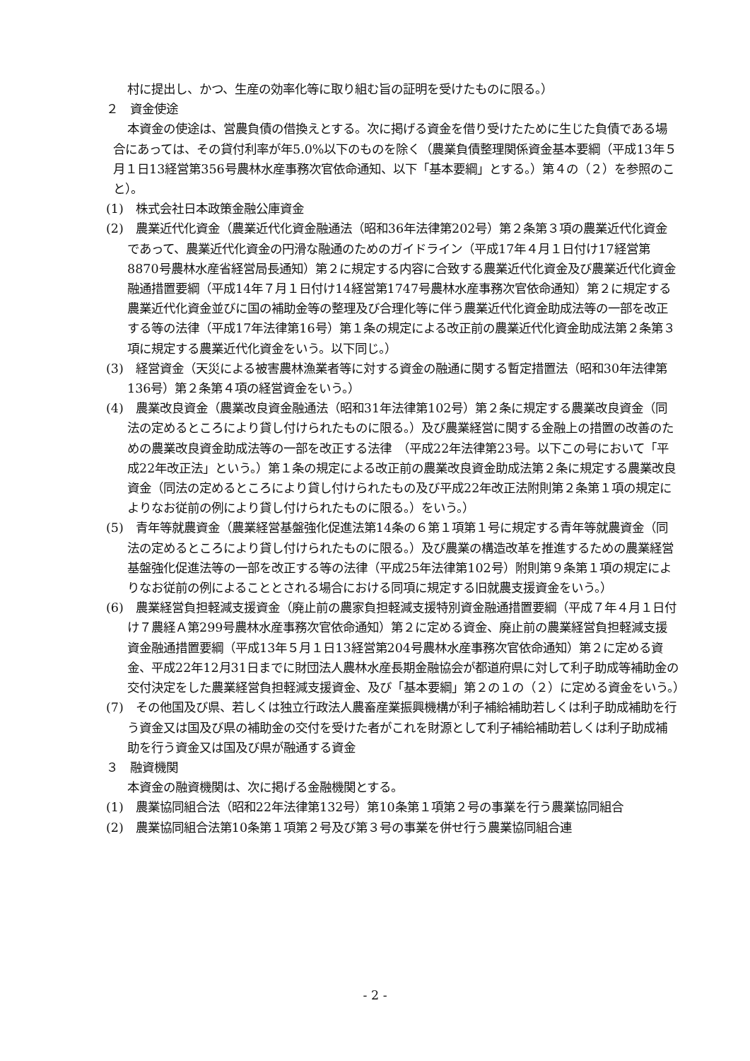村に提出し、かつ、生産の効率化等に取り組む旨の証明を受けたものに限る。）
２　資金使途
本資金の使途は、営農負債の借換えとする。次に掲げる資金を借り受けたために生じた負債である場合にあっては、その貸付利率が年5.0%以下のものを除く（農業負債整理関係資金基本要綱（平成13年５月１日13経営第356号農林水産事務次官依命通知、以下「基本要綱」とする。）第４の（２）を参照のこと）。
(1)　株式会社日本政策金融公庫資金
(2)　農業近代化資金（農業近代化資金融通法（昭和36年法律第202号）第２条第３項の農業近代化資金であって、農業近代化資金の円滑な融通のためのガイドライン（平成17年４月１日付け17経営第8870号農林水産省経営局長通知）第２に規定する内容に合致する農業近代化資金及び農業近代化資金融通措置要綱（平成14年７月１日付け14経営第1747号農林水産事務次官依命通知）第２に規定する農業近代化資金並びに国の補助金等の整理及び合理化等に伴う農業近代化資金助成法等の一部を改正する等の法律（平成17年法律第16号）第１条の規定による改正前の農業近代化資金助成法第２条第３項に規定する農業近代化資金をいう。以下同じ。）
(3)　経営資金（天災による被害農林漁業者等に対する資金の融通に関する暫定措置法（昭和30年法律第136号）第２条第４項の経営資金をいう。）
(4)　農業改良資金（農業改良資金融通法（昭和31年法律第102号）第２条に規定する農業改良資金（同法の定めるところにより貸し付けられたものに限る。）及び農業経営に関する金融上の措置の改善のための農業改良資金助成法等の一部を改正する法律　（平成22年法律第23号。以下この号において「平成22年改正法」という。）第１条の規定による改正前の農業改良資金助成法第２条に規定する農業改良資金（同法の定めるところにより貸し付けられたもの及び平成22年改正法附則第２条第１項の規定によりなお従前の例により貸し付けられたものに限る。）をいう。）
(5)　青年等就農資金（農業経営基盤強化促進法第14条の６第１項第１号に規定する青年等就農資金（同法の定めるところにより貸し付けられたものに限る。）及び農業の構造改革を推進するための農業経営基盤強化促進法等の一部を改正する等の法律（平成25年法律第102号）附則第９条第１項の規定によりなお従前の例によることとされる場合における同項に規定する旧就農支援資金をいう。）
(6)　農業経営負担軽減支援資金（廃止前の農家負担軽減支援特別資金融通措置要綱（平成７年４月１日付け７農経Ａ第299号農林水産事務次官依命通知）第２に定める資金、廃止前の農業経営負担軽減支援資金融通措置要綱（平成13年５月１日13経営第204号農林水産事務次官依命通知）第２に定める資金、平成22年12月31日までに財団法人農林水産長期金融協会が都道府県に対して利子助成等補助金の交付決定をした農業経営負担軽減支援資金、及び「基本要綱」第２の１の（２）に定める資金をいう。）
(7)　その他国及び県、若しくは独立行政法人農畜産業振興機構が利子補給補助若しくは利子助成補助を行う資金又は国及び県の補助金の交付を受けた者がこれを財源として利子補給補助若しくは利子助成補助を行う資金又は国及び県が融通する資金
３　融資機関
本資金の融資機関は、次に掲げる金融機関とする。
(1)　農業協同組合法（昭和22年法律第132号）第10条第１項第２号の事業を行う農業協同組合
(2)　農業協同組合法第10条第１項第２号及び第３号の事業を併せ行う農業協同組合連
- 2 -